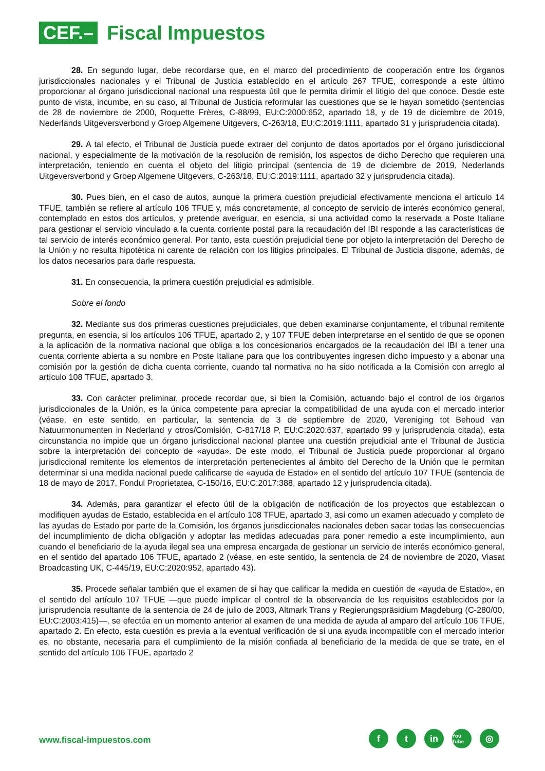CEF.–
Fiscal Impuestos
28. En segundo lugar, debe recordarse que, en el marco del procedimiento de cooperación entre los órganos jurisdiccionales nacionales y el Tribunal de Justicia establecido en el artículo 267 TFUE, corresponde a este último proporcionar al órgano jurisdiccional nacional una respuesta útil que le permita dirimir el litigio del que conoce. Desde este punto de vista, incumbe, en su caso, al Tribunal de Justicia reformular las cuestiones que se le hayan sometido (sentencias de 28 de noviembre de 2000, Roquette Frères, C-88/99, EU:C:2000:652, apartado 18, y de 19 de diciembre de 2019, Nederlands Uitgeversverbond y Groep Algemene Uitgevers, C-263/18, EU:C:2019:1111, apartado 31 y jurisprudencia citada).
29. A tal efecto, el Tribunal de Justicia puede extraer del conjunto de datos aportados por el órgano jurisdiccional nacional, y especialmente de la motivación de la resolución de remisión, los aspectos de dicho Derecho que requieren una interpretación, teniendo en cuenta el objeto del litigio principal (sentencia de 19 de diciembre de 2019, Nederlands Uitgeversverbond y Groep Algemene Uitgevers, C-263/18, EU:C:2019:1111, apartado 32 y jurisprudencia citada).
30. Pues bien, en el caso de autos, aunque la primera cuestión prejudicial efectivamente menciona el artículo 14 TFUE, también se refiere al artículo 106 TFUE y, más concretamente, al concepto de servicio de interés económico general, contemplado en estos dos artículos, y pretende averiguar, en esencia, si una actividad como la reservada a Poste Italiane para gestionar el servicio vinculado a la cuenta corriente postal para la recaudación del IBI responde a las características de tal servicio de interés económico general. Por tanto, esta cuestión prejudicial tiene por objeto la interpretación del Derecho de la Unión y no resulta hipotética ni carente de relación con los litigios principales. El Tribunal de Justicia dispone, además, de los datos necesarios para darle respuesta.
31. En consecuencia, la primera cuestión prejudicial es admisible.
Sobre el fondo
32. Mediante sus dos primeras cuestiones prejudiciales, que deben examinarse conjuntamente, el tribunal remitente pregunta, en esencia, si los artículos 106 TFUE, apartado 2, y 107 TFUE deben interpretarse en el sentido de que se oponen a la aplicación de la normativa nacional que obliga a los concesionarios encargados de la recaudación del IBI a tener una cuenta corriente abierta a su nombre en Poste Italiane para que los contribuyentes ingresen dicho impuesto y a abonar una comisión por la gestión de dicha cuenta corriente, cuando tal normativa no ha sido notificada a la Comisión con arreglo al artículo 108 TFUE, apartado 3.
33. Con carácter preliminar, procede recordar que, si bien la Comisión, actuando bajo el control de los órganos jurisdiccionales de la Unión, es la única competente para apreciar la compatibilidad de una ayuda con el mercado interior (véase, en este sentido, en particular, la sentencia de 3 de septiembre de 2020, Vereniging tot Behoud van Natuurmonumenten in Nederland y otros/Comisión, C-817/18 P, EU:C:2020:637, apartado 99 y jurisprudencia citada), esta circunstancia no impide que un órgano jurisdiccional nacional plantee una cuestión prejudicial ante el Tribunal de Justicia sobre la interpretación del concepto de «ayuda». De este modo, el Tribunal de Justicia puede proporcionar al órgano jurisdiccional remitente los elementos de interpretación pertenecientes al ámbito del Derecho de la Unión que le permitan determinar si una medida nacional puede calificarse de «ayuda de Estado» en el sentido del artículo 107 TFUE (sentencia de 18 de mayo de 2017, Fondul Proprietatea, C-150/16, EU:C:2017:388, apartado 12 y jurisprudencia citada).
34. Además, para garantizar el efecto útil de la obligación de notificación de los proyectos que establezcan o modifiquen ayudas de Estado, establecida en el artículo 108 TFUE, apartado 3, así como un examen adecuado y completo de las ayudas de Estado por parte de la Comisión, los órganos jurisdiccionales nacionales deben sacar todas las consecuencias del incumplimiento de dicha obligación y adoptar las medidas adecuadas para poner remedio a este incumplimiento, aun cuando el beneficiario de la ayuda ilegal sea una empresa encargada de gestionar un servicio de interés económico general, en el sentido del apartado 106 TFUE, apartado 2 (véase, en este sentido, la sentencia de 24 de noviembre de 2020, Viasat Broadcasting UK, C-445/19, EU:C:2020:952, apartado 43).
35. Procede señalar también que el examen de si hay que calificar la medida en cuestión de «ayuda de Estado», en el sentido del artículo 107 TFUE —que puede implicar el control de la observancia de los requisitos establecidos por la jurisprudencia resultante de la sentencia de 24 de julio de 2003, Altmark Trans y Regierungspräsidium Magdeburg (C-280/00, EU:C:2003:415)—, se efectúa en un momento anterior al examen de una medida de ayuda al amparo del artículo 106 TFUE, apartado 2. En efecto, esta cuestión es previa a la eventual verificación de si una ayuda incompatible con el mercado interior es, no obstante, necesaria para el cumplimiento de la misión confiada al beneficiario de la medida de que se trate, en el sentido del artículo 106 TFUE, apartado 2
www.fiscal-impuestos.com
f t in
You Tube
◎